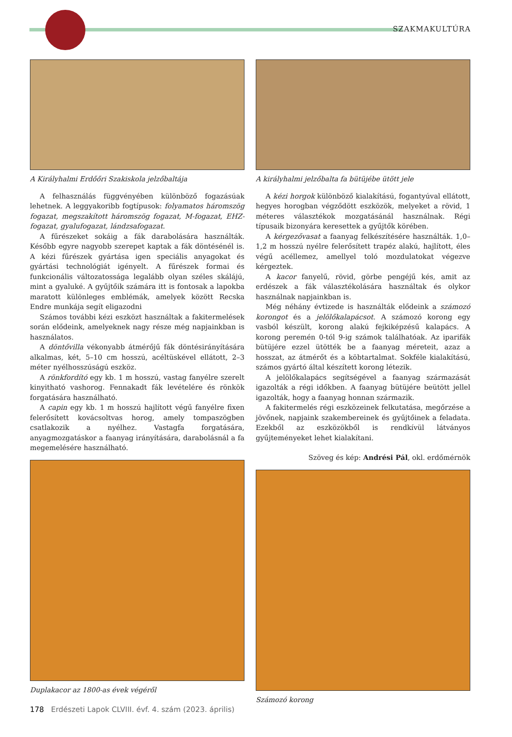SZAKMAKULTÚRA
A Királyhalmi Erdőőri Szakiskola jelzőbaltája
A felhasználás függvényében különböző fogazásúak lehetnek. A leggyakoribb fogtípusok: folyamatos háromszög fogazat, megszakított háromszög fogazat, M-fogazat, EHZ-fogazat, gyalufogazat, lándzsafogazat.
A fűrészeket sokáig a fák darabolására használták. Később egyre nagyobb szerepet kaptak a fák döntésénél is. A kézi fűrészek gyártása igen speciális anyagokat és gyártási technológiát igényelt. A fűrészek formai és funkcionális változatossága legalább olyan széles skálájú, mint a gyaluké. A gyűjtőik számára itt is fontosak a lapokba maratott különleges emblémák, amelyek között Recska Endre munkája segít eligazodni
Számos további kézi eszközt használtak a fakitermelések során elődeink, amelyeknek nagy része még napjainkban is használatos.
A döntővilla vékonyabb átmérőjű fák döntésirányítására alkalmas, két, 5–10 cm hosszú, acéltüskével ellátott, 2–3 méter nyélhosszúságú eszköz.
A rönkfordító egy kb. 1 m hosszú, vastag fanyélre szerelt kinyitható vashorog. Fennakadt fák levételére és rönkök forgatására használható.
A capin egy kb. 1 m hosszú hajlított végű fanyélre fixen felerősített kovácsoltvas horog, amely tompaszögben csatlakozik a nyélhez. Vastagfa forgatására, anyagmozgatáskor a faanyag irányítására, darabolásnál a fa megemelésére használható.
Duplakacor az 1800-as évek végéről
A királyhalmi jelzőbalta fa bütüjébe ütött jele
A kézi horgok különböző kialakítású, fogantyúval ellátott, hegyes horogban végződött eszközök, melyeket a rövid, 1 méteres választékok mozgatásánál használnak. Régi típusaik bizonyára keresettek a gyűjtők körében.
A kérgezővasat a faanyag felkészítésére használták. 1,0–1,2 m hosszú nyélre felerősített trapéz alakú, hajlított, éles végű acéllemez, amellyel toló mozdulatokat végezve kérgeztek.
A kacor fanyelű, rövid, görbe pengéjű kés, amit az erdészek a fák választékolására használtak és olykor használnak napjainkban is.
Még néhány évtizede is használták elődeink a számozó korongot és a jelölőkalapácsot. A számozó korong egy vasból készült, korong alakú fejkiképzésű kalapács. A korong peremén 0-tól 9-ig számok találhatóak. Az iparifák bütüjére ezzel ütötték be a faanyag méreteit, azaz a hosszat, az átmérőt és a köbtartalmat. Sokféle kialakítású, számos gyártó által készített korong létezik.
A jelölőkalapács segítségével a faanyag származását igazolták a régi időkben. A faanyag bütüjére beütött jellel igazolták, hogy a faanyag honnan származik.
A fakitermelés régi eszközeinek felkutatása, megőrzése a jövőnek, napjaink szakembereinek és gyűjtőinek a feladata. Ezekből az eszközökből is rendkívül látványos gyűjteményeket lehet kialakítani.
Szöveg és kép: Andrési Pál, okl. erdőmérnök
Számozó korong
178 Erdészeti Lapok CLVIII. évf. 4. szám (2023. április)